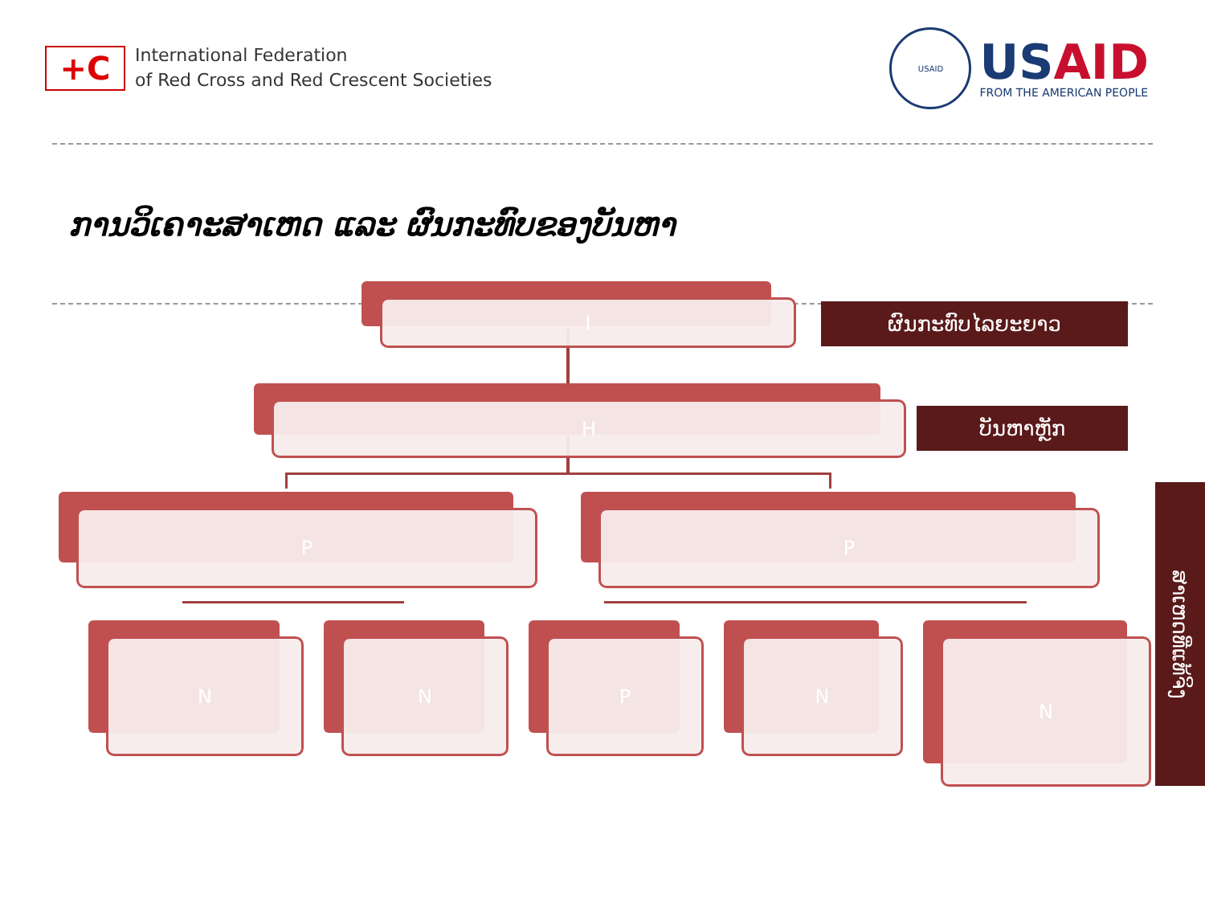+C
International Federation
of Red Cross and Red Crescent Societies
USAID
USAID
FROM THE AMERICAN PEOPLE
ການວິເຄາະສາເຫດ ແລະ ຜົນກະທົບຂອງບັນຫາ
ຜົນກະທົບໄລຍະຍາວ
ບັນຫາຫຼັກ
ສາເຫດທີ່ແທ້ຈິງ
I
H
P P
N N P N N